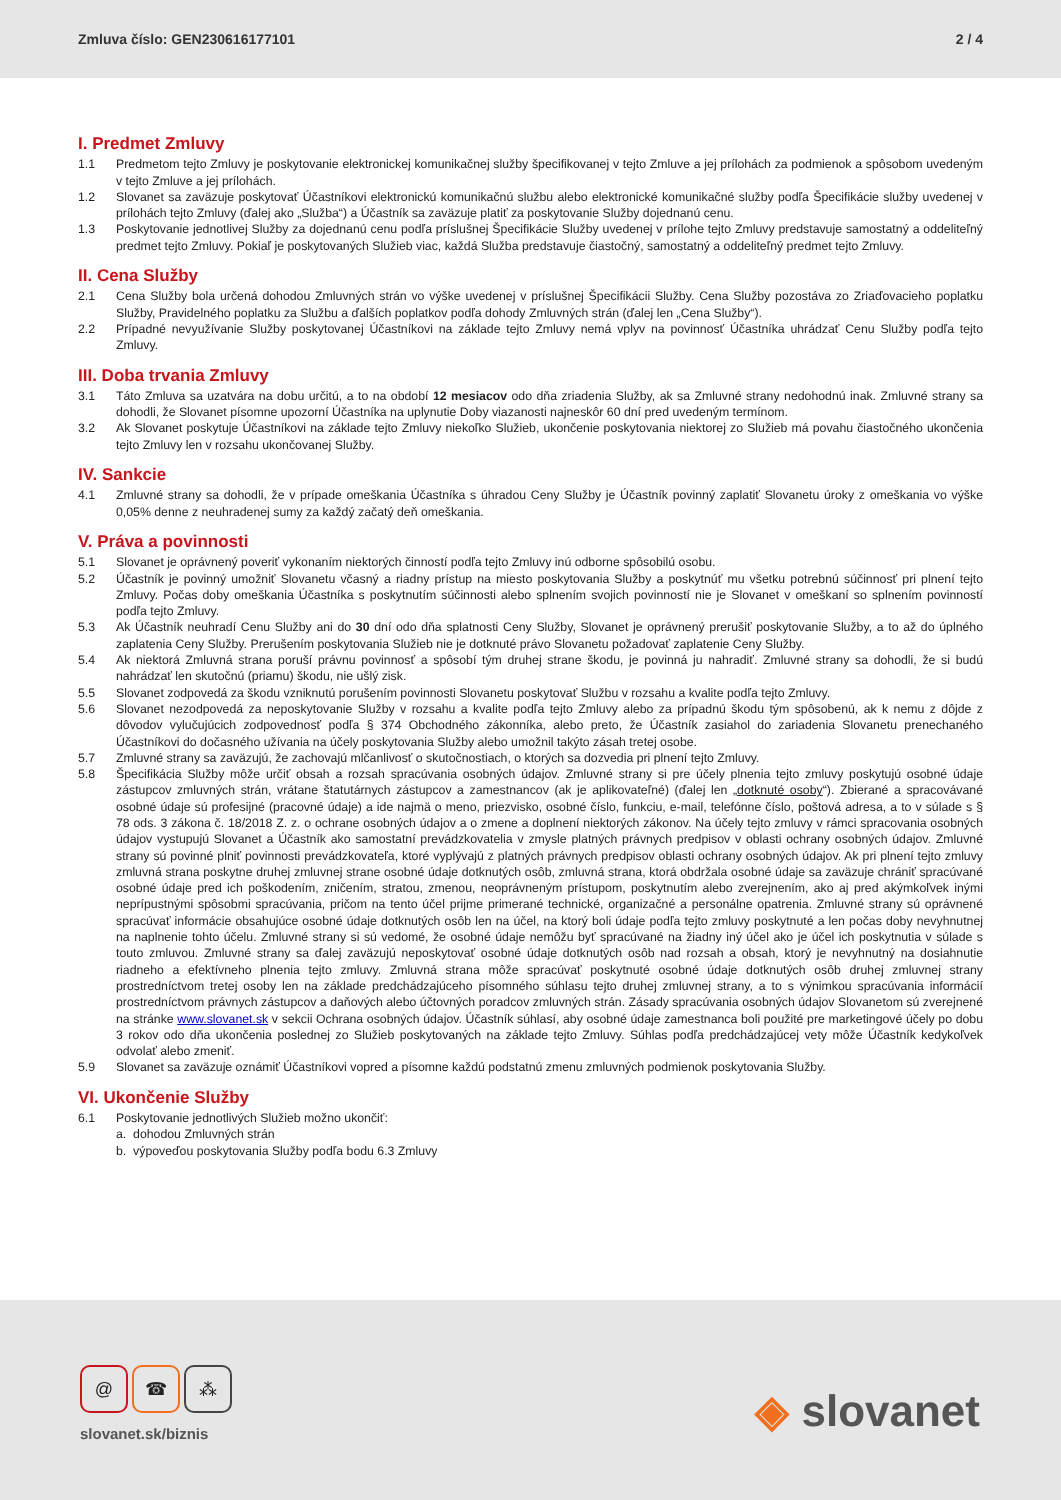Zmluva číslo: GEN230616177101 2 / 4
I. Predmet Zmluvy
1.1 Predmetom tejto Zmluvy je poskytovanie elektronickej komunikačnej služby špecifikovanej v tejto Zmluve a jej prílohách za podmienok a spôsobom uvedeným v tejto Zmluve a jej prílohách.
1.2 Slovanet sa zaväzuje poskytovať Účastníkovi elektronickú komunikačnú službu alebo elektronické komunikačné služby podľa Špecifikácie služby uvedenej v prílohách tejto Zmluvy (ďalej ako „Služba“) a Účastník sa zaväzuje platiť za poskytovanie Služby dojednanú cenu.
1.3 Poskytovanie jednotlivej Služby za dojednanú cenu podľa príslušnej Špecifikácie Služby uvedenej v prílohe tejto Zmluvy predstavuje samostatný a oddeliteľný predmet tejto Zmluvy. Pokiaľ je poskytovaných Služieb viac, každá Služba predstavuje čiastočný, samostatný a oddeliteľný predmet tejto Zmluvy.
II. Cena Služby
2.1 Cena Služby bola určená dohodou Zmluvných strán vo výške uvedenej v príslušnej Špecifikácii Služby. Cena Služby pozostáva zo Zriaďovacieho poplatku Služby, Pravidelného poplatku za Službu a ďalších poplatkov podľa dohody Zmluvných strán (ďalej len „Cena Služby“).
2.2 Prípadné nevyužívanie Služby poskytovanej Účastníkovi na základe tejto Zmluvy nemá vplyv na povinnosť Účastníka uhrádzať Cenu Služby podľa tejto Zmluvy.
III. Doba trvania Zmluvy
3.1 Táto Zmluva sa uzatvára na dobu určitú, a to na období 12 mesiacov odo dňa zriadenia Služby, ak sa Zmluvné strany nedohodnú inak. Zmluvné strany sa dohodli, že Slovanet písomne upozorní Účastníka na uplynutie Doby viazanosti najneskôr 60 dní pred uvedeným termínom.
3.2 Ak Slovanet poskytuje Účastníkovi na základe tejto Zmluvy niekoľko Služieb, ukončenie poskytovania niektorej zo Služieb má povahu čiastočného ukončenia tejto Zmluvy len v rozsahu ukončovanej Služby.
IV. Sankcie
4.1 Zmluvné strany sa dohodli, že v prípade omeškania Účastníka s úhradou Ceny Služby je Účastník povinný zaplatiť Slovanetu úroky z omeškania vo výške 0,05% denne z neuhradenej sumy za každý začatý deň omeškania.
V. Práva a povinnosti
5.1 Slovanet je oprávnený poveriť vykonaním niektorých činností podľa tejto Zmluvy inú odborne spôsobilú osobu.
5.2 Účastník je povinný umožniť Slovanetu včasný a riadny prístup na miesto poskytovania Služby a poskytnúť mu všetku potrebnú súčinnosť pri plnení tejto Zmluvy. Počas doby omeškania Účastníka s poskytnutím súčinnosti alebo splnením svojich povinností nie je Slovanet v omeškaní so splnením povinností podľa tejto Zmluvy.
5.3 Ak Účastník neuhradí Cenu Služby ani do 30 dní odo dňa splatnosti Ceny Služby, Slovanet je oprávnený prerušiť poskytovanie Služby, a to až do úplného zaplatenia Ceny Služby. Prerušením poskytovania Služieb nie je dotknuté právo Slovanetu požadovať zaplatenie Ceny Služby.
5.4 Ak niektorá Zmluvná strana poruší právnu povinnosť a spôsobí tým druhej strane škodu, je povinná ju nahradiť. Zmluvné strany sa dohodli, že si budú nahrádzať len skutočnú (priamu) škodu, nie ušlý zisk.
5.5 Slovanet zodpovedá za škodu vzniknutú porušením povinnosti Slovanetu poskytovať Službu v rozsahu a kvalite podľa tejto Zmluvy.
5.6 Slovanet nezodpovedá za neposkytovanie Služby v rozsahu a kvalite podľa tejto Zmluvy alebo za prípadnú škodu tým spôsobenú, ak k nemu z dôjde z dôvodov vylučujúcich zodpovednosť podľa § 374 Obchodného zákonníka, alebo preto, že Účastník zasiahol do zariadenia Slovanetu prenechaného Účastníkovi do dočasného užívania na účely poskytovania Služby alebo umožnil takýto zásah tretej osobe.
5.7 Zmluvné strany sa zaväzujú, že zachovajú mlčanlivosť o skutočnostiach, o ktorých sa dozvedia pri plnení tejto Zmluvy.
5.8 Špecifikácia Služby môže určiť obsah a rozsah spracúvania osobných údajov. Zmluvné strany si pre účely plnenia tejto zmluvy poskytujú osobné údaje zástupcov zmluvných strán, vrátane štatutárnych zástupcov a zamestnancov (ak je aplikovateľné) (ďalej len „dotknuté osoby“). Zbierané a spracovávané osobné údaje sú profesijné (pracovné údaje) a ide najmä o meno, priezvisko, osobné číslo, funkciu, e-mail, telefónne číslo, poštová adresa, a to v súlade s § 78 ods. 3 zákona č. 18/2018 Z. z. o ochrane osobných údajov a o zmene a doplnení niektorých zákonov. Na účely tejto zmluvy v rámci spracovania osobných údajov vystupujú Slovanet a Účastník ako samostatní prevádzkovatelia v zmysle platných právnych predpisov v oblasti ochrany osobných údajov. Zmluvné strany sú povinné plniť povinnosti prevádzkovateľa, ktoré vyplývajú z platných právnych predpisov oblasti ochrany osobných údajov. Ak pri plnení tejto zmluvy zmluvná strana poskytne druhej zmluvnej strane osobné údaje dotknutých osôb, zmluvná strana, ktorá obdržala osobné údaje sa zaväzuje chrániť spracúvané osobné údaje pred ich poškodením, zničením, stratou, zmenou, neoprávneným prístupom, poskytnutím alebo zverejnením, ako aj pred akýmkoľvek inými neprípustnými spôsobmi spracúvania, pričom na tento účel prijme primerané technické, organizačné a personálne opatrenia. Zmluvné strany sú oprávnené spracúvať informácie obsahujúce osobné údaje dotknutých osôb len na účel, na ktorý boli údaje podľa tejto zmluvy poskytnuté a len počas doby nevyhnutnej na naplnenie tohto účelu. Zmluvné strany si sú vedomé, že osobné údaje nemôžu byť spracúvané na žiadny iný účel ako je účel ich poskytnutia v súlade s touto zmluvou. Zmluvné strany sa ďalej zaväzujú neposkytovať osobné údaje dotknutých osôb nad rozsah a obsah, ktorý je nevyhnutný na dosiahnutie riadneho a efektívneho plnenia tejto zmluvy. Zmluvná strana môže spracúvať poskytnuté osobné údaje dotknutých osôb druhej zmluvnej strany prostredníctvom tretej osoby len na základe predchádzajúceho písomného súhlasu tejto druhej zmluvnej strany, a to s výnimkou spracúvania informácií prostredníctvom právnych zástupcov a daňových alebo účtovných poradcov zmluvných strán. Zásady spracúvania osobných údajov Slovanetom sú zverejnené na stránke www.slovanet.sk v sekcii Ochrana osobných údajov. Účastník súhlasí, aby osobné údaje zamestnanca boli použité pre marketingové účely po dobu 3 rokov odo dňa ukončenia poslednej zo Služieb poskytovaných na základe tejto Zmluvy. Súhlas podľa predchádzajúcej vety môže Účastník kedykoľvek odvolať alebo zmeniť.
5.9 Slovanet sa zaväzuje oznámiť Účastníkovi vopred a písomne každú podstatnú zmenu zmluvných podmienok poskytovania Služby.
VI. Ukončenie Služby
6.1 Poskytovanie jednotlivých Služieb možno ukončiť:
a. dohodou Zmluvných strán
b. výpoveďou poskytovania Služby podľa bodu 6.3 Zmluvy
@ ☎ ⁂
slovanet.sk/biznis
◈ slovanet